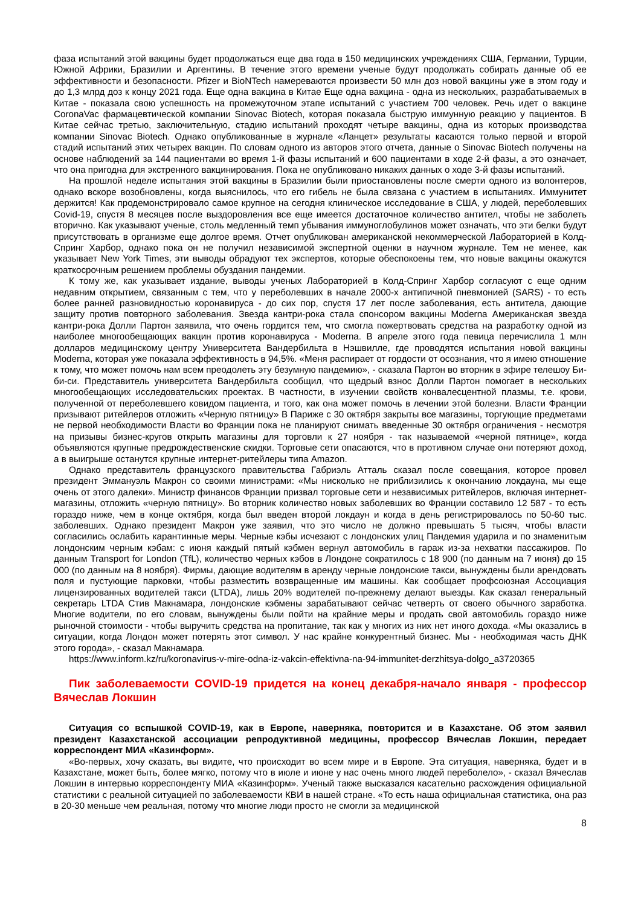фаза испытаний этой вакцины будет продолжаться еще два года в 150 медицинских учреждениях США, Германии, Турции, Южной Африки, Бразилии и Аргентины. В течение этого времени ученые будут продолжать собирать данные об ее эффективности и безопасности. Pfizer и BioNTech намереваются произвести 50 млн доз новой вакцины уже в этом году и до 1,3 млрд доз к концу 2021 года. Еще одна вакцина в Китае Еще одна вакцина - одна из нескольких, разрабатываемых в Китае - показала свою успешность на промежуточном этапе испытаний с участием 700 человек. Речь идет о вакцине CoronaVac фармацевтической компании Sinovac Biotech, которая показала быструю иммунную реакцию у пациентов. В Китае сейчас третью, заключительную, стадию испытаний проходят четыре вакцины, одна из которых производства компании Sinovac Biotech. Однако опубликованные в журнале «Ланцет» результаты касаются только первой и второй стадий испытаний этих четырех вакцин. По словам одного из авторов этого отчета, данные о Sinovac Biotech получены на основе наблюдений за 144 пациентами во время 1-й фазы испытаний и 600 пациентами в ходе 2-й фазы, а это означает, что она пригодна для экстренного вакцинирования. Пока не опубликовано никаких данных о ходе 3-й фазы испытаний.
На прошлой неделе испытания этой вакцины в Бразилии были приостановлены после смерти одного из волонтеров, однако вскоре возобновлены, когда выяснилось, что его гибель не была связана с участием в испытаниях. Иммунитет держится! Как продемонстрировало самое крупное на сегодня клиническое исследование в США, у людей, переболевших Covid-19, спустя 8 месяцев после выздоровления все еще имеется достаточное количество антител, чтобы не заболеть вторично. Как указывают ученые, столь медленный темп убывания иммуноглобулинов может означать, что эти белки будут присутствовать в организме еще долгое время. Отчет опубликован американской некоммерческой Лабораторией в Колд-Спринг Харбор, однако пока он не получил независимой экспертной оценки в научном журнале. Тем не менее, как указывает New York Times, эти выводы обрадуют тех экспертов, которые обеспокоены тем, что новые вакцины окажутся краткосрочным решением проблемы обуздания пандемии.
К тому же, как указывает издание, выводы ученых Лабораторией в Колд-Спринг Харбор согласуют с еще одним недавним открытием, связанным с тем, что у переболевших в начале 2000-х антипичной пневмонией (SARS) - то есть более ранней разновидностью коронавируса - до сих пор, спустя 17 лет после заболевания, есть антитела, дающие защиту против повторного заболевания. Звезда кантри-рока стала спонсором вакцины Moderna Американская звезда кантри-рока Долли Партон заявила, что очень гордится тем, что смогла пожертвовать средства на разработку одной из наиболее многообещающих вакцин против коронавируса - Moderna. В апреле этого года певица перечислила 1 млн долларов медицинскому центру Университета Вандербильта в Нэшвилле, где проводятся испытания новой вакцины Moderna, которая уже показала эффективность в 94,5%. «Меня распирает от гордости от осознания, что я имею отношение к тому, что может помочь нам всем преодолеть эту безумную пандемию», - сказала Партон во вторник в эфире телешоу Би-би-си. Представитель университета Вандербильта сообщил, что щедрый взнос Долли Партон помогает в нескольких многообещающих исследовательских проектах. В частности, в изучении свойств конвалесцентной плазмы, т.е. крови, полученной от переболевшего ковидом пациента, и того, как она может помочь в лечении этой болезни. Власти Франции призывают ритейлеров отложить «Черную пятницу» В Париже с 30 октября закрыты все магазины, торгующие предметами не первой необходимости Власти во Франции пока не планируют снимать введенные 30 октября ограничения - несмотря на призывы бизнес-кругов открыть магазины для торговли к 27 ноября - так называемой «черной пятнице», когда объявляются крупные предрождественские скидки. Торговые сети опасаются, что в противном случае они потеряют доход, а в выигрыше останутся крупные интернет-ритейлеры типа Amazon.
Однако представитель французского правительства Габриэль Атталь сказал после совещания, которое провел президент Эммануэль Макрон со своими министрами: «Мы нисколько не приблизились к окончанию локдауна, мы еще очень от этого далеки». Министр финансов Франции призвал торговые сети и независимых ритейлеров, включая интернет-магазины, отложить «черную пятницу». Во вторник количество новых заболевших во Франции составило 12 587 - то есть гораздо ниже, чем в конце октября, когда был введен второй локдаун и когда в день регистрировалось по 50-60 тыс. заболевших. Однако президент Макрон уже заявил, что это число не должно превышать 5 тысяч, чтобы власти согласились ослабить карантинные меры. Черные кэбы исчезают с лондонских улиц Пандемия ударила и по знаменитым лондонским черным кэбам: с июня каждый пятый кэбмен вернул автомобиль в гараж из-за нехватки пассажиров. По данным Transport for London (TfL), количество черных кэбов в Лондоне сократилось с 18 900 (по данным на 7 июня) до 15 000 (по данным на 8 ноября). Фирмы, дающие водителям в аренду черные лондонские такси, вынуждены были арендовать поля и пустующие парковки, чтобы разместить возвращенные им машины. Как сообщает профсоюзная Ассоциация лицензированных водителей такси (LTDA), лишь 20% водителей по-прежнему делают выезды. Как сказал генеральный секретарь LTDA Стив Макнамара, лондонские кэбмены зарабатывают сейчас четверть от своего обычного заработка. Многие водители, по его словам, вынуждены были пойти на крайние меры и продать свой автомобиль гораздо ниже рыночной стоимости - чтобы выручить средства на пропитание, так как у многих из них нет иного дохода. «Мы оказались в ситуации, когда Лондон может потерять этот символ. У нас крайне конкурентный бизнес. Мы - необходимая часть ДНК этого города», - сказал Макнамара.
https://www.inform.kz/ru/koronavirus-v-mire-odna-iz-vakcin-effektivna-na-94-immunitet-derzhitsya-dolgo_a3720365
Пик заболеваемости COVID-19 придется на конец декабря-начало января - профессор Вячеслав Локшин
Ситуация со вспышкой COVID-19, как в Европе, наверняка, повторится и в Казахстане. Об этом заявил президент Казахстанской ассоциации репродуктивной медицины, профессор Вячеслав Локшин, передает корреспондент МИА «Казинформ».
«Во-первых, хочу сказать, вы видите, что происходит во всем мире и в Европе. Эта ситуация, наверняка, будет и в Казахстане, может быть, более мягко, потому что в июле и июне у нас очень много людей переболело», - сказал Вячеслав Локшин в интервью корреспонденту МИА «Казинформ». Ученый также высказался касательно расхождения официальной статистики с реальной ситуацией по заболеваемости КВИ в нашей стране. «То есть наша официальная статистика, она раз в 20-30 меньше чем реальная, потому что многие люди просто не смогли за медицинской
8